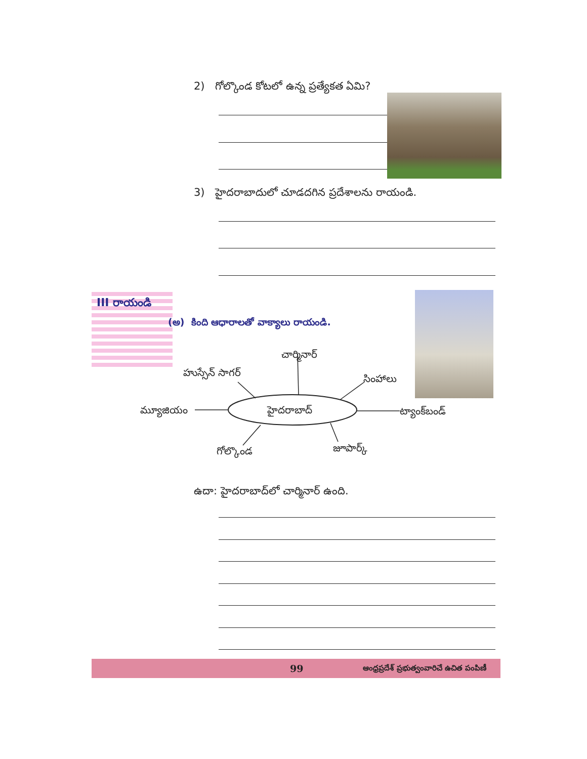2) గోల్కొండ కోటలో ఉన్న ప్రత్యేకత ఏమి?
3) హైదరాబాదులో చూడదగిన ప్రదేశాలను రాయండి.
III రాయండి
(అ) కింది ఆధారాలతో వాక్యాలు రాయండి.
చార్మినార్
హుస్సేన్ సాగర్
సింహాలు
మ్యూజియం హైదరాబాద్ ట్యాంక్‌బండ్
గోల్కొండ జూపార్క్
ఉదా: హైదరాబాద్‌లో చార్మినార్ ఉంది.
99 ఆంధ్రప్రదేశ్ ప్రభుత్వంవారిచే ఉచిత పంపిణీ